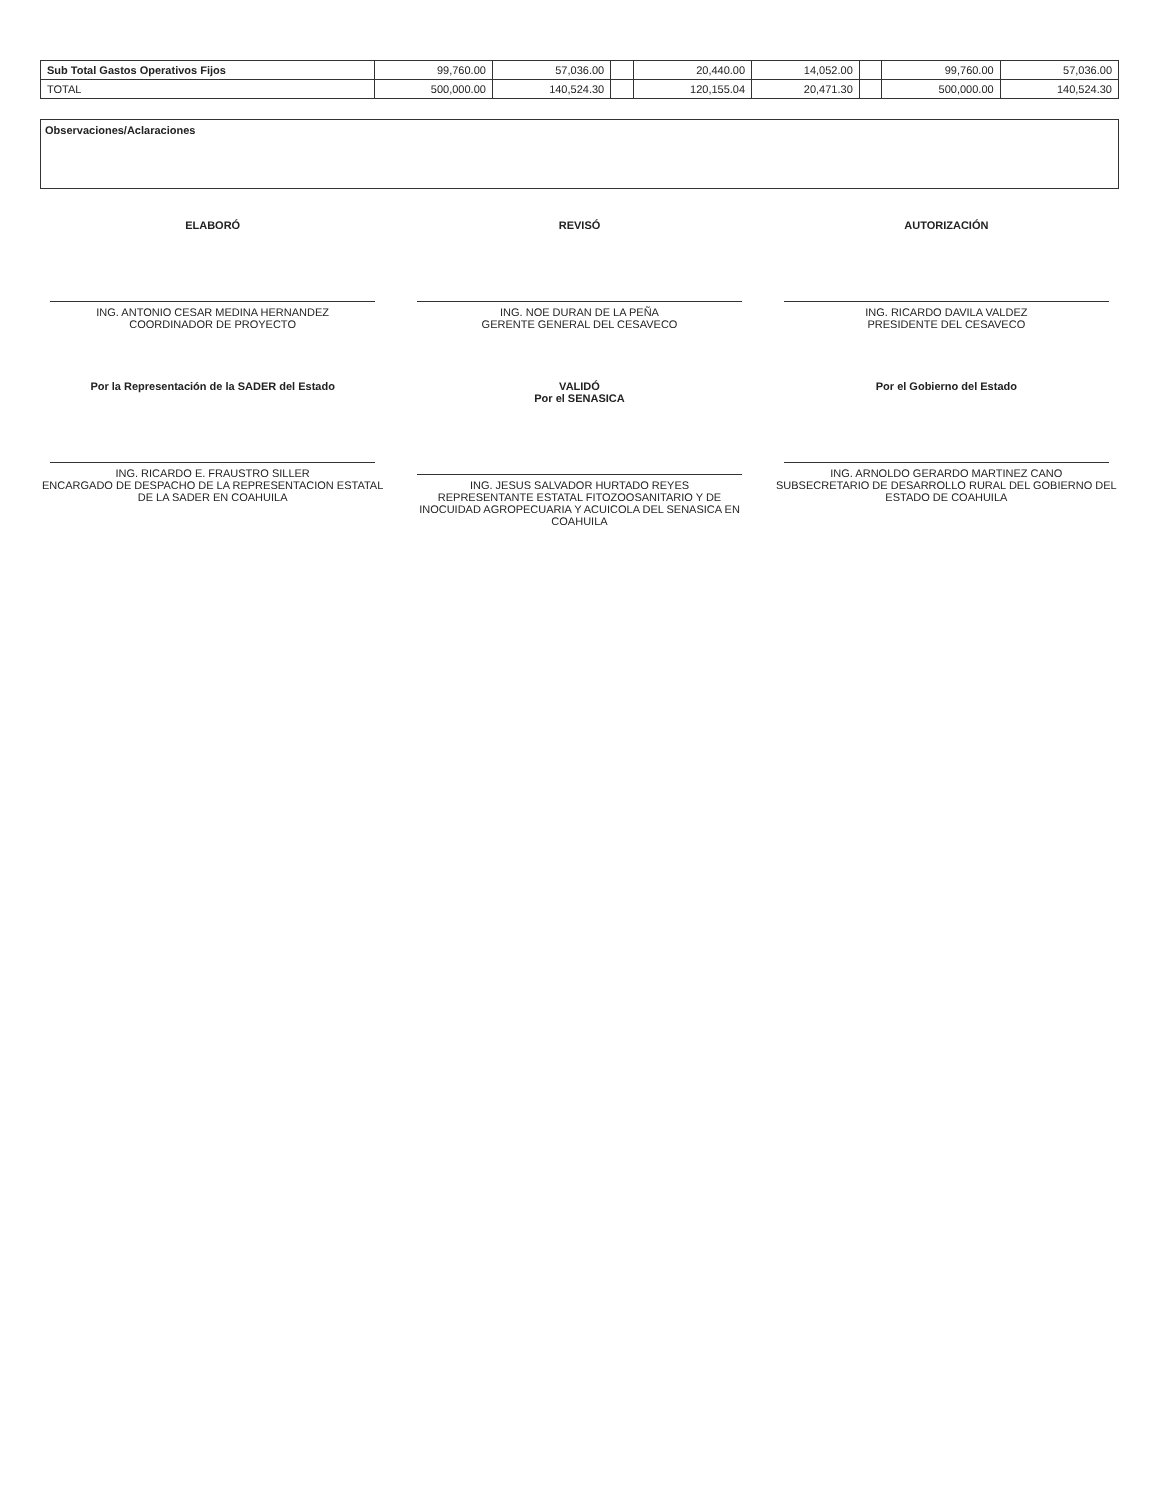| Sub Total Gastos Operativos Fijos | 99,760.00 | 57,036.00 | | 20,440.00 | 14,052.00 | | 99,760.00 | 57,036.00 |
| TOTAL | 500,000.00 | 140,524.30 | | 120,155.04 | 20,471.30 | | 500,000.00 | 140,524.30 |
Observaciones/Aclaraciones
ELABORÓ
ING. ANTONIO CESAR MEDINA HERNANDEZ
COORDINADOR DE PROYECTO
REVISÓ
ING. NOE DURAN DE LA PEÑA
GERENTE GENERAL DEL CESAVECO
AUTORIZACIÓN
ING. RICARDO DAVILA VALDEZ
PRESIDENTE DEL CESAVECO
Por la Representación de la SADER del Estado
ING. RICARDO E. FRAUSTRO SILLER
ENCARGADO DE DESPACHO DE LA REPRESENTACION ESTATAL DE LA SADER EN COAHUILA
VALIDÓ
Por el SENASICA
ING. JESUS SALVADOR HURTADO REYES
REPRESENTANTE ESTATAL FITOZOOSANITARIO Y DE INOCUIDAD AGROPECUARIA Y ACUICOLA DEL SENASICA EN COAHUILA
Por el Gobierno del Estado
ING. ARNOLDO GERARDO MARTINEZ CANO
SUBSECRETARIO DE DESARROLLO RURAL DEL GOBIERNO DEL ESTADO DE COAHUILA